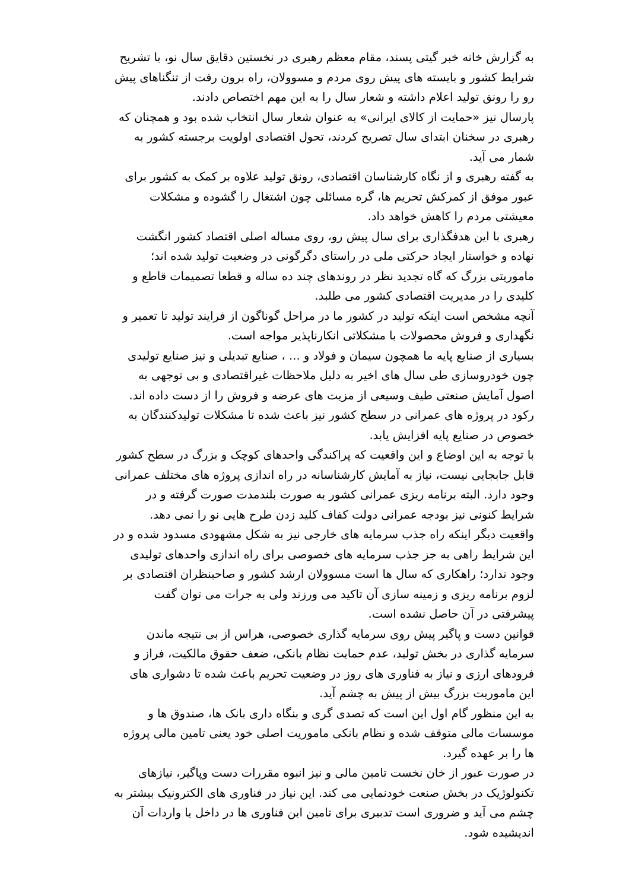به گزارش خانه خبر گیتی پسند، مقام معظم رهبری در نخستین دقایق سال نو، با تشریح شرایط کشور و بایسته های پیش روی مردم و مسوولان، راه برون رفت از تنگناهای پیش رو را رونق تولید اعلام داشته و شعار سال را به این مهم اختصاص دادند.
پارسال نیز «حمایت از کالای ایرانی» به عنوان شعار سال انتخاب شده بود و همچنان که رهبری در سخنان ابتدای سال تصریح کردند، تحول اقتصادی اولویت برجسته کشور به شمار می آید.
به گفته رهبری و از نگاه کارشناسان اقتصادی، رونق تولید علاوه بر کمک به کشور برای عبور موفق از کمرکش تحریم ها، گره مسائلی چون اشتغال را گشوده و مشکلات معیشتی مردم را کاهش خواهد داد.
رهبری با این هدفگذاری برای سال پیش رو، روی مساله اصلی اقتصاد کشور انگشت نهاده و خواستار ایجاد حرکتی ملی در راستای دگرگونی در وضعیت تولید شده اند؛ ماموریتی بزرگ که گاه تجدید نظر در روندهای چند ده ساله و قطعا تصمیمات قاطع و کلیدی را در مدیریت اقتصادی کشور می طلبد.
آنچه مشخص است اینکه تولید در کشور ما در مراحل گوناگون از فرایند تولید تا تعمیر و نگهداری و فروش محصولات با مشکلاتی انکارناپذیر مواجه است.
بسیاری از صنایع پایه ما همچون سیمان و فولاد و ... ، صنایع تبدیلی و نیز صنایع تولیدی چون خودروسازی طی سال های اخیر به دلیل ملاحظات غیراقتصادی و بی توجهی به اصول آمایش صنعتی طیف وسیعی از مزیت های عرضه و فروش را از دست داده اند. رکود در پروژه های عمرانی در سطح کشور نیز باعث شده تا مشکلات تولیدکنندگان به خصوص در صنایع پایه افزایش یابد.
با توجه به این اوضاع و این واقعیت که پراکندگی واحدهای کوچک و بزرگ در سطح کشور قابل جابجایی نیست، نیاز به آمایش کارشناسانه در راه اندازی پروژه های مختلف عمرانی وجود دارد. البته برنامه ریزی عمرانی کشور به صورت بلندمدت صورت گرفته و در شرایط کنونی نیز بودجه عمرانی دولت کفاف کلید زدن طرح هایی نو را نمی دهد.
واقعیت دیگر اینکه راه جذب سرمایه های خارجی نیز به شکل مشهودی مسدود شده و در این شرایط راهی به جز جذب سرمایه های خصوصی برای راه اندازی واحدهای تولیدی وجود ندارد؛ راهکاری که سال ها است مسوولان ارشد کشور و صاحبنظران اقتصادی بر لزوم برنامه ریزی و زمینه سازی آن تاکید می ورزند ولی به جرات می توان گفت پیشرفتی در آن حاصل نشده است.
قوانین دست و پاگیر پیش روی سرمایه گذاری خصوصی، هراس از بی نتیجه ماندن سرمایه گذاری در بخش تولید، عدم حمایت نظام بانکی، ضعف حقوق مالکیت، فراز و فرودهای ارزی و نیاز به فناوری های روز در وضعیت تحریم باعث شده تا دشواری های این ماموریت بزرگ بیش از پیش به چشم آید.
به این منظور گام اول این است که تصدی گری و بنگاه داری بانک ها، صندوق ها و موسسات مالی متوقف شده و نظام بانکی ماموریت اصلی خود یعنی تامین مالی پروژه ها را بر عهده گیرد.
در صورت عبور از خان نخست تامین مالی و نیز انبوه مقررات دست وپاگیر، نیازهای تکنولوژیک در بخش صنعت خودنمایی می کند. این نیاز در فناوری های الکترونیک بیشتر به چشم می آید و ضروری است تدبیری برای تامین این فناوری ها در داخل یا واردات آن اندیشیده شود.